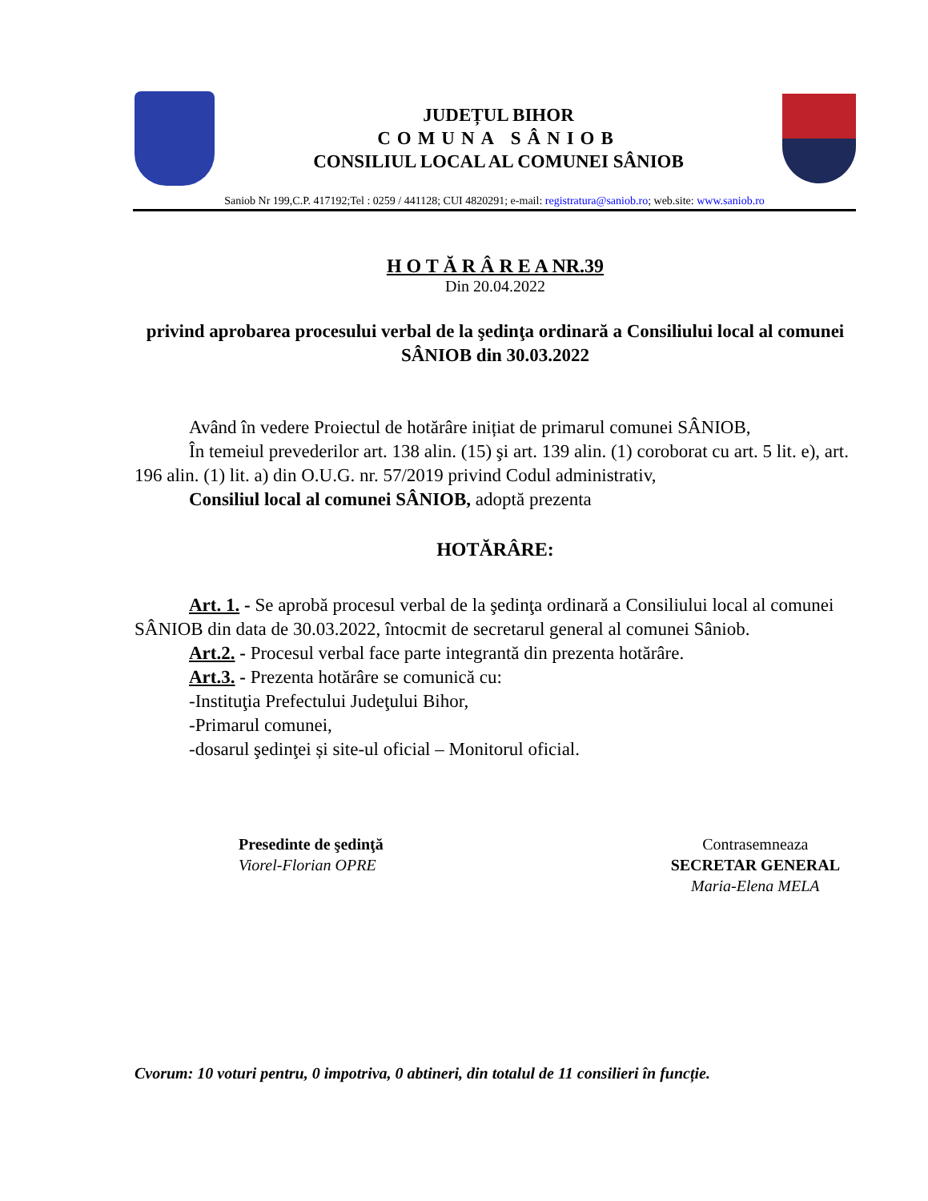JUDEȚUL BIHOR
COMUNA SÂNIOB
CONSILIUL LOCAL AL COMUNEI SÂNIOB
Saniob Nr 199,C.P. 417192;Tel : 0259 / 441128; CUI 4820291; e-mail: registratura@saniob.ro; web.site: www.saniob.ro
H O T Ă R Â R E A NR.39
Din 20.04.2022
privind aprobarea procesului verbal de la şedinţa ordinară a Consiliului local al comunei SÂNIOB din 30.03.2022
Având în vedere Proiectul de hotărâre inițiat de primarul comunei SÂNIOB,
În temeiul prevederilor art. 138 alin. (15) şi art. 139 alin. (1) coroborat cu art. 5 lit. e), art. 196 alin. (1) lit. a) din O.U.G. nr. 57/2019 privind Codul administrativ,
Consiliul local al comunei SÂNIOB, adoptă prezenta
HOTĂRÂRE:
Art. 1. - Se aprobă procesul verbal de la şedinţa ordinară a Consiliului local al comunei SÂNIOB din data de 30.03.2022, întocmit de secretarul general al comunei Sâniob.
Art.2. - Procesul verbal face parte integrantă din prezenta hotărâre.
Art.3. - Prezenta hotărâre se comunică cu:
-Instituţia Prefectului Judeţului Bihor,
-Primarul comunei,
-dosarul şedinţei și site-ul oficial – Monitorul oficial.
Presedinte de şedinţă
Viorel-Florian OPRE
Contrasemneaza
SECRETAR GENERAL
Maria-Elena MELA
Cvorum: 10 voturi pentru, 0 impotriva, 0 abtineri, din totalul de 11 consilieri în funcție.